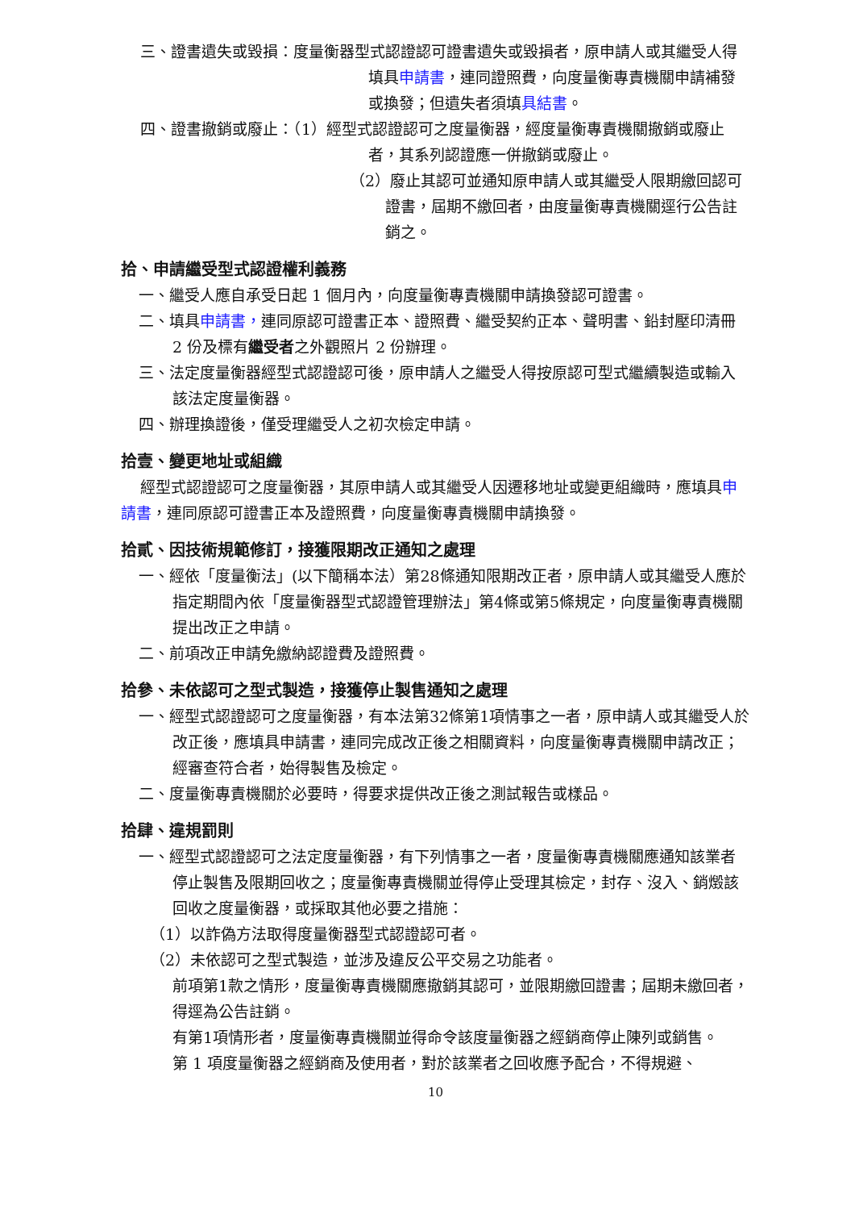三、證書遺失或毀損：度量衡器型式認證認可證書遺失或毀損者，原申請人或其繼受人得填具申請書，連同證照費，向度量衡專責機關申請補發或換發；但遺失者須填具結書。
四、證書撤銷或廢止：（1）經型式認證認可之度量衡器，經度量衡專責機關撤銷或廢止者，其系列認證應一併撤銷或廢止。
（2）廢止其認可並通知原申請人或其繼受人限期繳回認可證書，屆期不繳回者，由度量衡專責機關逕行公告註銷之。
拾、申請繼受型式認證權利義務
一、繼受人應自承受日起 1 個月內，向度量衡專責機關申請換發認可證書。
二、填具申請書，連同原認可證書正本、證照費、繼受契約正本、聲明書、鉛封壓印清冊 2 份及標有繼受者之外觀照片 2 份辦理。
三、法定度量衡器經型式認證認可後，原申請人之繼受人得按原認可型式繼續製造或輸入該法定度量衡器。
四、辦理換證後，僅受理繼受人之初次檢定申請。
拾壹、變更地址或組織
經型式認證認可之度量衡器，其原申請人或其繼受人因遷移地址或變更組織時，應填具申請書，連同原認可證書正本及證照費，向度量衡專責機關申請換發。
拾貳、因技術規範修訂，接獲限期改正通知之處理
一、經依「度量衡法」(以下簡稱本法）第28條通知限期改正者，原申請人或其繼受人應於指定期間內依「度量衡器型式認證管理辦法」第4條或第5條規定，向度量衡專責機關提出改正之申請。
二、前項改正申請免繳納認證費及證照費。
拾參、未依認可之型式製造，接獲停止製售通知之處理
一、經型式認證認可之度量衡器，有本法第32條第1項情事之一者，原申請人或其繼受人於改正後，應填具申請書，連同完成改正後之相關資料，向度量衡專責機關申請改正；經審查符合者，始得製售及檢定。
二、度量衡專責機關於必要時，得要求提供改正後之測試報告或樣品。
拾肆、違規罰則
一、經型式認證認可之法定度量衡器，有下列情事之一者，度量衡專責機關應通知該業者停止製售及限期回收之；度量衡專責機關並得停止受理其檢定，封存、沒入、銷燬該回收之度量衡器，或採取其他必要之措施：
（1）以詐偽方法取得度量衡器型式認證認可者。
（2）未依認可之型式製造，並涉及違反公平交易之功能者。
前項第1款之情形，度量衡專責機關應撤銷其認可，並限期繳回證書；屆期未繳回者，得逕為公告註銷。
有第1項情形者，度量衡專責機關並得命令該度量衡器之經銷商停止陳列或銷售。
第 1 項度量衡器之經銷商及使用者，對於該業者之回收應予配合，不得規避、
10